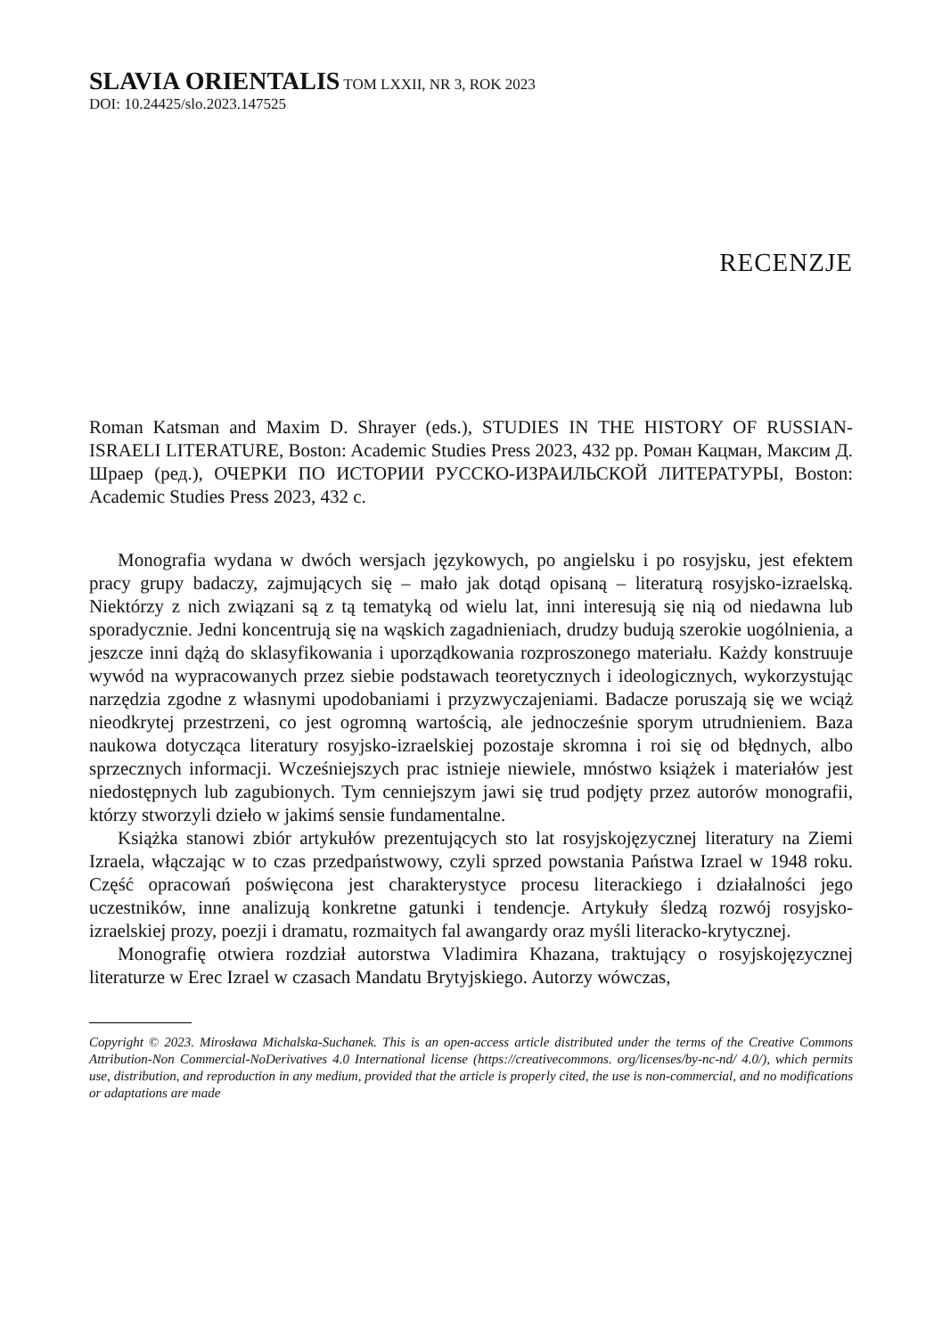SLAVIA ORIENTALIS TOM LXXII, NR 3, ROK 2023
DOI: 10.24425/slo.2023.147525
RECENZJE
Roman Katsman and Maxim D. Shrayer (eds.), STUDIES IN THE HISTORY OF RUSSIAN-ISRAELI LITERATURE, Boston: Academic Studies Press 2023, 432 pp. Роман Кацман, Максим Д. Шраер (ред.), ОЧЕРКИ ПО ИСТОРИИ РУССКО-ИЗРАИЛЬСКОЙ ЛИТЕРАТУРЫ, Boston: Academic Studies Press 2023, 432 с.
Monografia wydana w dwóch wersjach językowych, po angielsku i po rosyjsku, jest efektem pracy grupy badaczy, zajmujących się – mało jak dotąd opisaną – literaturą rosyjsko-izraelską. Niektórzy z nich związani są z tą tematyką od wielu lat, inni interesują się nią od niedawna lub sporadycznie. Jedni koncentrują się na wąskich zagadnieniach, drudzy budują szerokie uogólnienia, a jeszcze inni dążą do sklasyfikowania i uporządkowania rozproszonego materiału. Każdy konstruuje wywód na wypracowanych przez siebie podstawach teoretycznych i ideologicznych, wykorzystując narzędzia zgodne z własnymi upodobaniami i przyzwyczajeniami. Badacze poruszają się we wciąż nieodkrytej przestrzeni, co jest ogromną wartością, ale jednocześnie sporym utrudnieniem. Baza naukowa dotycząca literatury rosyjsko-izraelskiej pozostaje skromna i roi się od błędnych, albo sprzecznych informacji. Wcześniejszych prac istnieje niewiele, mnóstwo książek i materiałów jest niedostępnych lub zagubionych. Tym cenniejszym jawi się trud podjęty przez autorów monografii, którzy stworzyli dzieło w jakimś sensie fundamentalne.
Książka stanowi zbiór artykułów prezentujących sto lat rosyjskojęzycznej literatury na Ziemi Izraela, włączając w to czas przedpaństwowy, czyli sprzed powstania Państwa Izrael w 1948 roku. Część opracowań poświęcona jest charakterystyce procesu literackiego i działalności jego uczestników, inne analizują konkretne gatunki i tendencje. Artykuły śledzą rozwój rosyjsko-izraelskiej prozy, poezji i dramatu, rozmaitych fal awangardy oraz myśli literacko-krytycznej.
Monografię otwiera rozdział autorstwa Vladimira Khazana, traktujący o rosyjskojęzycznej literaturze w Erec Izrael w czasach Mandatu Brytyjskiego. Autorzy wówczas,
Copyright © 2023. Mirosława Michalska-Suchanek. This is an open-access article distributed under the terms of the Creative Commons Attribution-Non Commercial-NoDerivatives 4.0 International license (https://creativecommons. org/licenses/by-nc-nd/ 4.0/), which permits use, distribution, and reproduction in any medium, provided that the article is properly cited, the use is non-commercial, and no modifications or adaptations are made